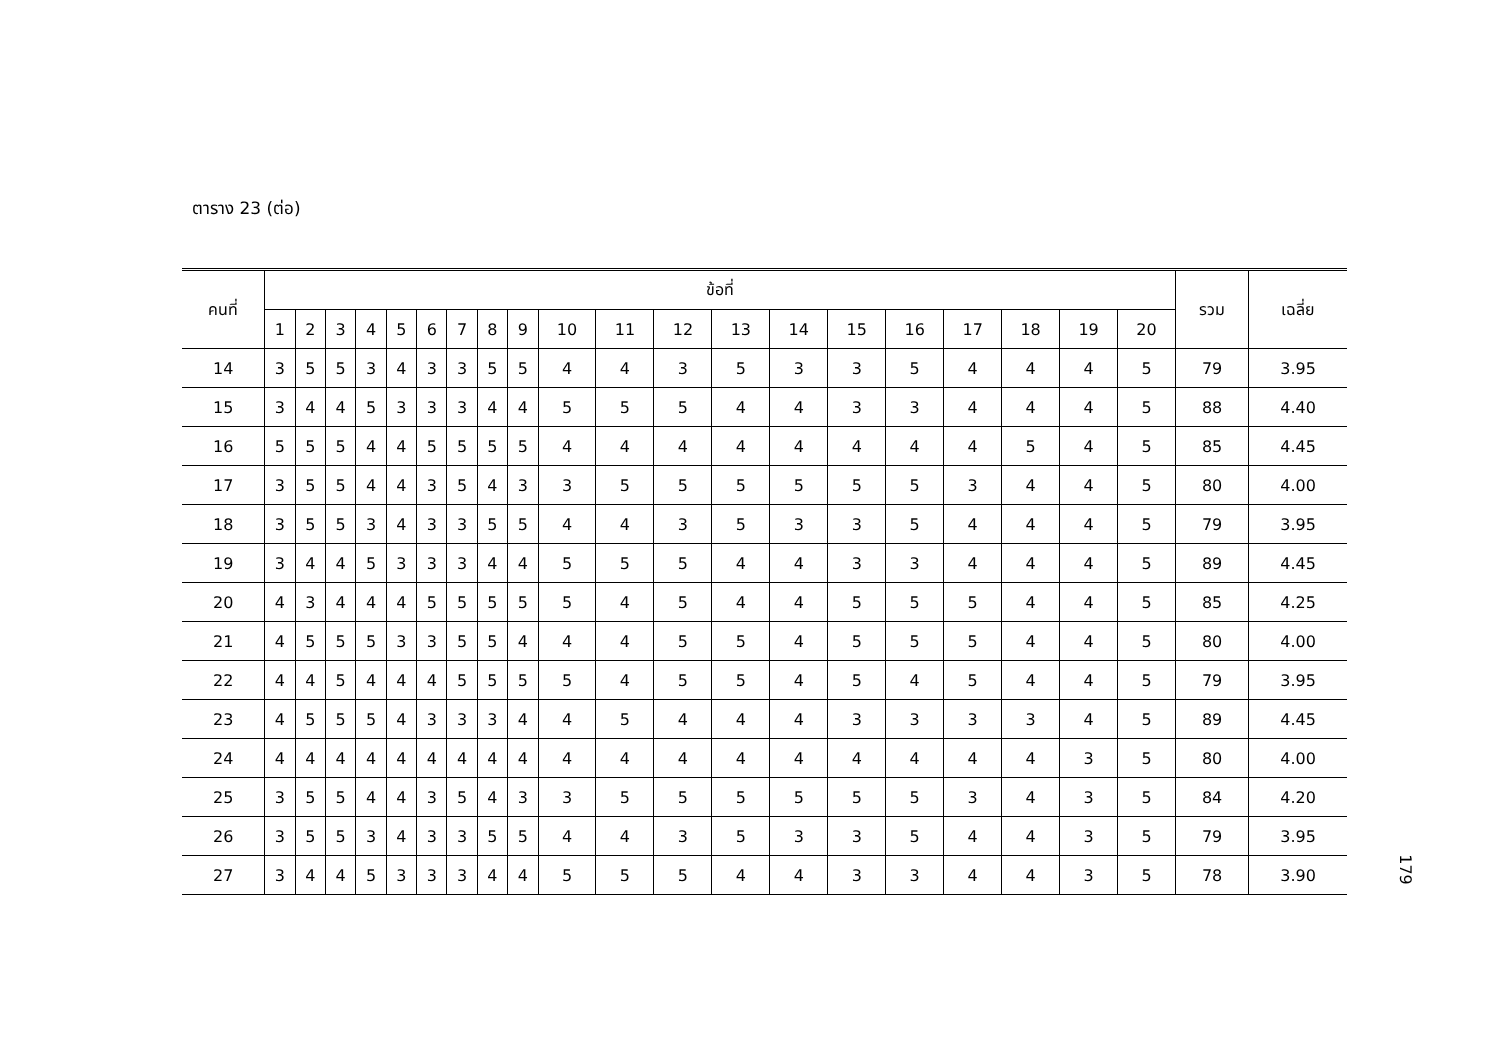ตาราง 23 (ต่อ)
| คนที่ | ข้อที่ | | | | | | | | | | | | | | | | | | | | รวม | เฉลี่ย |
| --- | --- | --- | --- | --- | --- | --- | --- | --- | --- | --- | --- | --- | --- | --- | --- | --- | --- | --- | --- | --- | --- | --- |
| | 1 | 2 | 3 | 4 | 5 | 6 | 7 | 8 | 9 | 10 | 11 | 12 | 13 | 14 | 15 | 16 | 17 | 18 | 19 | 20 | | |
| 14 | 3 | 5 | 5 | 3 | 4 | 3 | 3 | 5 | 5 | 4 | 4 | 3 | 5 | 3 | 3 | 5 | 4 | 4 | 4 | 5 | 79 | 3.95 |
| 15 | 3 | 4 | 4 | 5 | 3 | 3 | 3 | 4 | 4 | 5 | 5 | 5 | 4 | 4 | 3 | 3 | 4 | 4 | 4 | 5 | 88 | 4.40 |
| 16 | 5 | 5 | 5 | 4 | 4 | 5 | 5 | 5 | 5 | 4 | 4 | 4 | 4 | 4 | 4 | 4 | 4 | 5 | 4 | 5 | 85 | 4.45 |
| 17 | 3 | 5 | 5 | 4 | 4 | 3 | 5 | 4 | 3 | 3 | 5 | 5 | 5 | 5 | 5 | 5 | 3 | 4 | 4 | 5 | 80 | 4.00 |
| 18 | 3 | 5 | 5 | 3 | 4 | 3 | 3 | 5 | 5 | 4 | 4 | 3 | 5 | 3 | 3 | 5 | 4 | 4 | 4 | 5 | 79 | 3.95 |
| 19 | 3 | 4 | 4 | 5 | 3 | 3 | 3 | 4 | 4 | 5 | 5 | 5 | 4 | 4 | 3 | 3 | 4 | 4 | 4 | 5 | 89 | 4.45 |
| 20 | 4 | 3 | 4 | 4 | 4 | 5 | 5 | 5 | 5 | 5 | 4 | 5 | 4 | 4 | 5 | 5 | 5 | 4 | 4 | 5 | 85 | 4.25 |
| 21 | 4 | 5 | 5 | 5 | 3 | 3 | 5 | 5 | 4 | 4 | 4 | 5 | 5 | 4 | 5 | 5 | 5 | 4 | 4 | 5 | 80 | 4.00 |
| 22 | 4 | 4 | 5 | 4 | 4 | 4 | 5 | 5 | 5 | 5 | 4 | 5 | 5 | 4 | 5 | 4 | 5 | 4 | 4 | 5 | 79 | 3.95 |
| 23 | 4 | 5 | 5 | 5 | 4 | 3 | 3 | 3 | 4 | 4 | 5 | 4 | 4 | 4 | 3 | 3 | 3 | 3 | 4 | 5 | 89 | 4.45 |
| 24 | 4 | 4 | 4 | 4 | 4 | 4 | 4 | 4 | 4 | 4 | 4 | 4 | 4 | 4 | 4 | 4 | 4 | 4 | 3 | 5 | 80 | 4.00 |
| 25 | 3 | 5 | 5 | 4 | 4 | 3 | 5 | 4 | 3 | 3 | 5 | 5 | 5 | 5 | 5 | 5 | 3 | 4 | 3 | 5 | 84 | 4.20 |
| 26 | 3 | 5 | 5 | 3 | 4 | 3 | 3 | 5 | 5 | 4 | 4 | 3 | 5 | 3 | 3 | 5 | 4 | 4 | 3 | 5 | 79 | 3.95 |
| 27 | 3 | 4 | 4 | 5 | 3 | 3 | 3 | 4 | 4 | 5 | 5 | 5 | 4 | 4 | 3 | 3 | 4 | 4 | 3 | 5 | 78 | 3.90 |
179